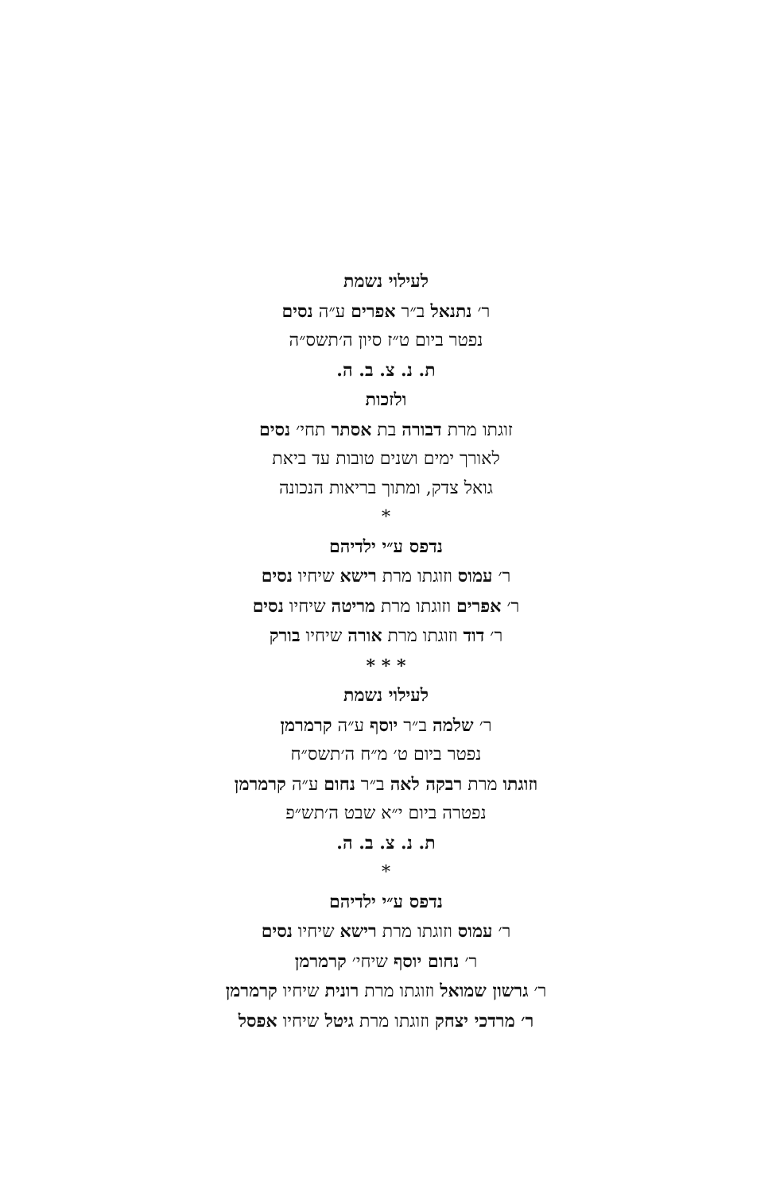לעילוי נשמת
ר׳ נתנאל ב״ר אפרים ע״ה נסים
נפטר ביום ט״ז סיון ה׳תשס״ה
ת. נ. צ. ב. ה.
ולזכות
זוגתו מרת דבורה בת אסתר תחי׳ נסים
לאורך ימים ושנים טובות עד ביאת
גואל צדק, ומתוך בריאות הנכונה
*
נדפס ע״י ילדיהם
ר׳ עמוס וזוגתו מרת רישא שיחיו נסים
ר׳ אפרים וזוגתו מרת מריטה שיחיו נסים
ר׳ דוד וזוגתו מרת אורה שיחיו בורק
* * *
לעילוי נשמת
ר׳ שלמה ב״ר יוסף ע״ה קרמרמן
נפטר ביום ט׳ מ״ח ה׳תשס״ח
וזוגתו מרת רבקה לאה ב״ר נחום ע״ה קרמרמן
נפטרה ביום י״א שבט ה׳תש״פ
ת. נ. צ. ב. ה.
*
נדפס ע״י ילדיהם
ר׳ עמוס וזוגתו מרת רישא שיחיו נסים
ר׳ נחום יוסף שיחי׳ קרמרמן
ר׳ גרשון שמואל וזוגתו מרת רונית שיחיו קרמרמן
ר׳ מרדכי יצחק וזוגתו מרת גיטל שיחיו אפסל